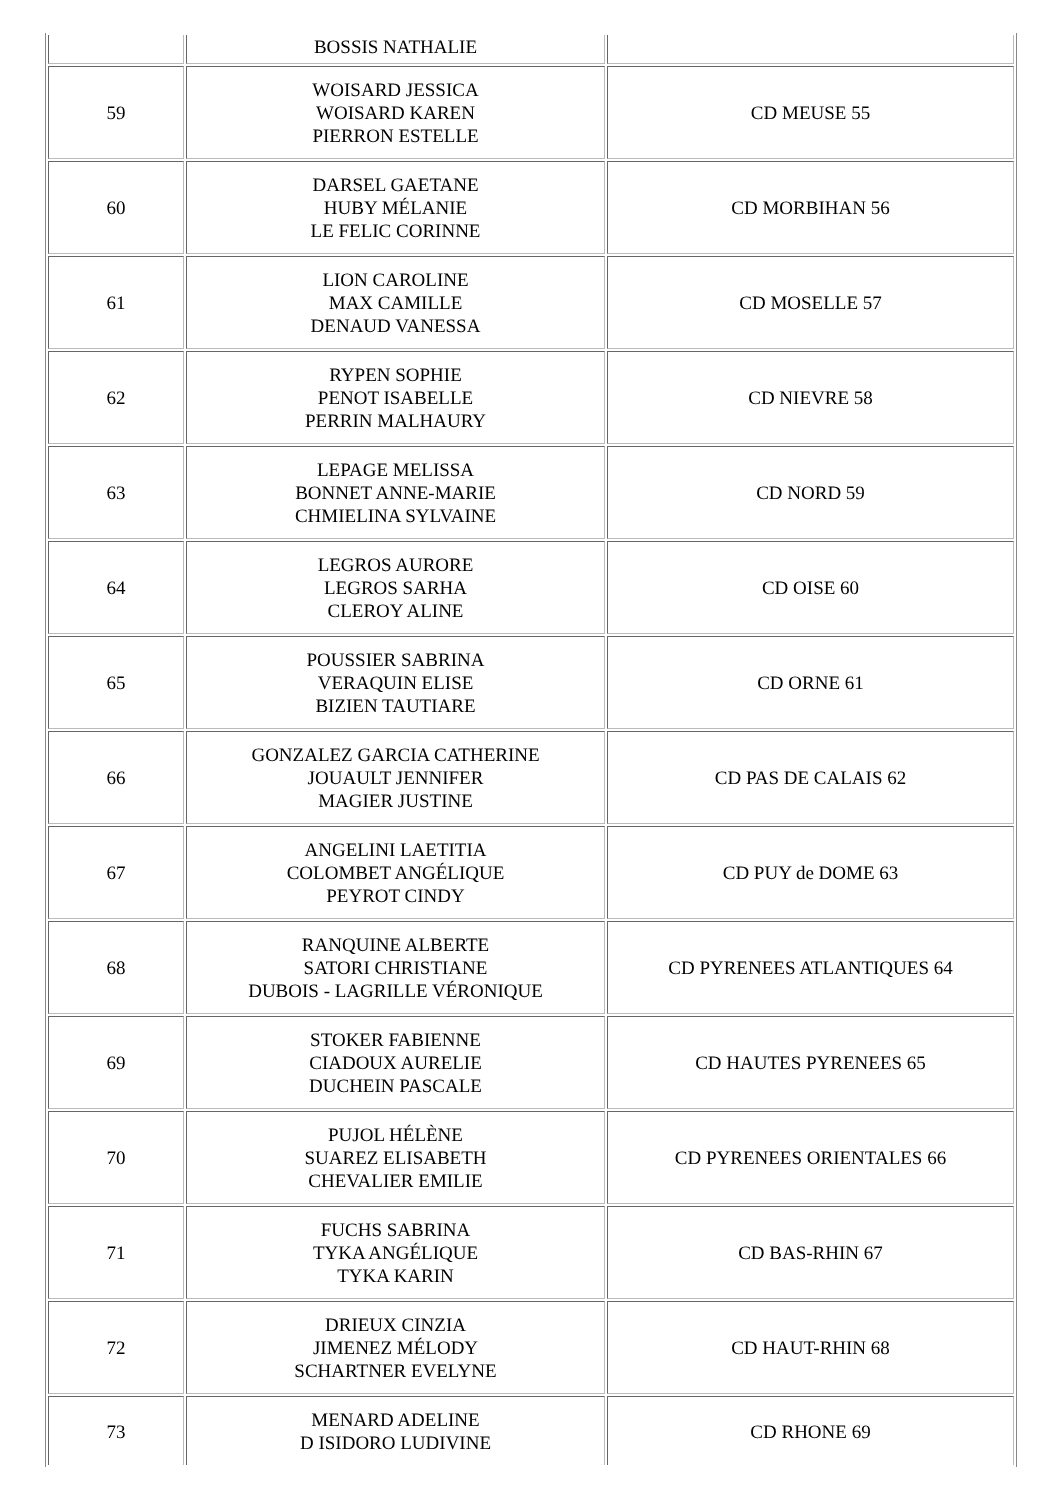| | BOSSIS NATHALIE | |
| 59 | WOISARD JESSICA WOISARD KAREN PIERRON ESTELLE | CD MEUSE 55 |
| 60 | DARSEL GAETANE HUBY MÉLANIE LE FELIC CORINNE | CD MORBIHAN 56 |
| 61 | LION CAROLINE MAX CAMILLE DENAUD VANESSA | CD MOSELLE 57 |
| 62 | RYPEN SOPHIE PENOT ISABELLE PERRIN MALHAURY | CD NIEVRE 58 |
| 63 | LEPAGE MELISSA BONNET ANNE-MARIE CHMIELINA SYLVAINE | CD NORD 59 |
| 64 | LEGROS AURORE LEGROS SARHA CLEROY ALINE | CD OISE 60 |
| 65 | POUSSIER SABRINA VERAQUIN ELISE BIZIEN TAUTIARE | CD ORNE 61 |
| 66 | GONZALEZ GARCIA CATHERINE JOUAULT JENNIFER MAGIER JUSTINE | CD PAS DE CALAIS 62 |
| 67 | ANGELINI LAETITIA COLOMBET ANGÉLIQUE PEYROT CINDY | CD PUY de DOME 63 |
| 68 | RANQUINE ALBERTE SATORI CHRISTIANE DUBOIS - LAGRILLE VÉRONIQUE | CD PYRENEES ATLANTIQUES 64 |
| 69 | STOKER FABIENNE CIADOUX AURELIE DUCHEIN PASCALE | CD HAUTES PYRENEES 65 |
| 70 | PUJOL HÉLÈNE SUAREZ ELISABETH CHEVALIER EMILIE | CD PYRENEES ORIENTALES 66 |
| 71 | FUCHS SABRINA TYKA ANGÉLIQUE TYKA KARIN | CD BAS-RHIN 67 |
| 72 | DRIEUX CINZIA JIMENEZ MÉLODY SCHARTNER EVELYNE | CD HAUT-RHIN 68 |
| 73 | MENARD ADELINE D ISIDORO LUDIVINE | CD RHONE 69 |